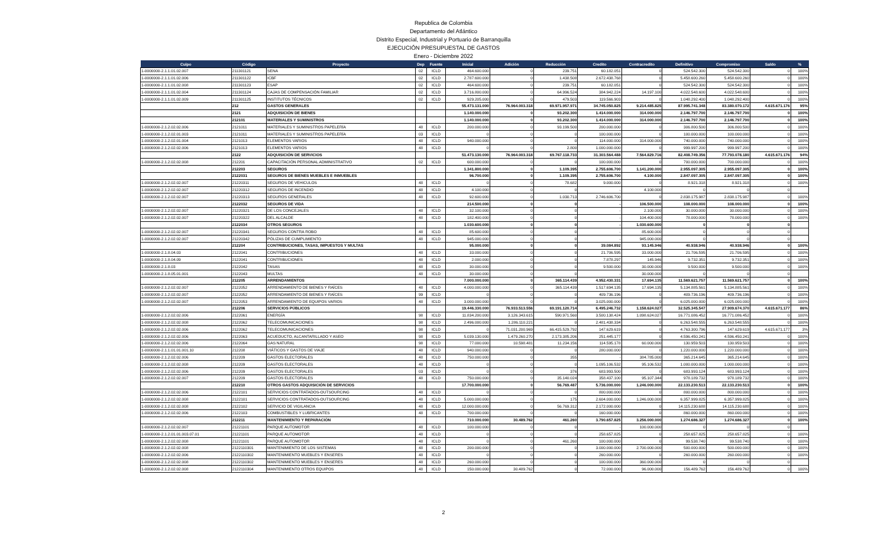Republica de Colombia
Departamento del Atlántico
Distrito Especial, Industrial y Portuario de Barranquilla
EJECUCIÓN PRESUPUESTAL DE GASTOS
Enero - Diciembre 2022
| Cuipo | Código | Proyecto | Dep | Fuente | Inicial | Adición | Reducción | Credito | Contracredito | Definitivo | Compromiso | Saldo | % |
| --- | --- | --- | --- | --- | --- | --- | --- | --- | --- | --- | --- | --- | --- |
| 1-0000000-2.1.1.01.02.007 | 211301121 | SENA | 02 | ICLD | 464.600.000 | 0 | 239.751 | 60.182.051 | 0 | 524.542.300 | 524.542.300 | 0 | 100% |
| 1-0000000-2.1.1.01.02.006 | 211301122 | ICBF | 02 | ICLD | 2.787.600.000 | 0 | 1.438.508 | 2.672.438.768 | 0 | 5.458.600.260 | 5.458.600.260 | 0 | 100% |
| 1-0000000-2.1.1.01.02.008 | 211301123 | ESAP | 02 | ICLD | 464.600.000 | 0 | 239.751 | 60.182.051 | 0 | 524.542.300 | 524.542.300 | 0 | 100% |
| 1-0000000-2.1.1.01.02.004 | 211301124 | CAJAS DE COMPENSACIÓN FAMILIAR | 02 | ICLD | 3.716.800.000 | 0 | 64.996.524 | 384.942.224 | 14.197.100 | 4.022.548.600 | 4.022.548.600 | 0 | 100% |
| 1-0000000-2.1.1.01.02.009 | 211301125 | INSTITUTOS TÉCNICOS | 02 | ICLD | 929.205.000 | 0 | 479.503 | 119.566.903 | 0 | 1.048.292.400 | 1.048.292.400 | 0 | 100% |
| | 212 | GASTOS GENERALES | | | 55.473.131.000 | 76.964.003.318 | 69.971.957.971 | 34.745.050.825 | 9.214.485.825 | 87.995.741.348 | 83.380.070.172 | 4.615.671.176 | 95% |
| | 2121 | ADQUISICIÓN DE BIENES | | | 1.140.000.000 | 0 | 93.202.300 | 1.414.000.000 | 314.000.000 | 2.146.797.700 | 2.146.797.700 | 0 | 100% |
| | 212101 | MATERIALES Y SUMINISTROS | | | 1.140.000.000 | 0 | 93.202.300 | 1.414.000.000 | 314.000.000 | 2.146.797.700 | 2.146.797.700 | 0 | 100% |
| 1-0000000-2.1.2.02.02.006 | 2121011 | MATERIALES Y SUMINISTROS PAPELERÍA | 48 | ICLD | 200.000.000 | 0 | 93.199.500 | 200.000.000 | 0 | 306.800.500 | 306.800.500 | 0 | 100% |
| 1-0000000-2.1.2.02.01.003 | 2121011 | MATERIALES Y SUMINISTROS PAPELERÍA | 03 | ICLD | 0 | 0 | 0 | 100.000.000 | 0 | 100.000.000 | 100.000.000 | 0 | 100% |
| 1-0000000-2.1.2.02.01.004 | 2121013 | ELEMENTOS VARIOS | 48 | ICLD | 940.000.000 | 0 | 0 | 114.000.000 | 314.000.000 | 740.000.000 | 740.000.000 | 0 | 100% |
| 1-0000000-2.1.2.02.02.006 | 2121013 | ELEMENTOS VARIOS | 48 | ICLD | 0 | 0 | 2.800 | 1.000.000.000 | 0 | 999.997.200 | 999.997.200 | 0 | 100% |
| | 2122 | ADQUISICIÓN DE SERVICIOS | | | 51.473.130.000 | 76.964.003.318 | 69.767.118.733 | 31.303.564.488 | 7.564.829.716 | 82.408.749.356 | 77.793.078.180 | 4.615.671.176 | 94% |
| 1-0000000-2.1.2.02.02.008 | 212201 | CAPACITACIÓN PERSONAL ADMINISTRATIVO | 02 | ICLD | 600.000.000 | 0 | 0 | 100.000.000 | 0 | 700.000.000 | 700.000.000 | 0 | 100% |
| | 212203 | SEGUROS | | | 1.341.800.000 | 0 | 1.109.395 | 2.755.606.700 | 1.141.200.000 | 2.955.097.305 | 2.955.097.305 | 0 | 100% |
| | 2122031 | SEGUROS DE BIENES MUEBLES E INMUEBLES | | | 96.700.000 | 0 | 1.109.395 | 2.755.606.700 | 4.100.000 | 2.847.097.305 | 2.847.097.305 | 0 | 100% |
| 1-0000000-2.1.2.02.02.007 | 21220311 | SEGUROS DE VEHICULOS | 48 | ICLD | 0 | 0 | 78.682 | 9.000.000 | 0 | 8.921.318 | 8.921.318 | 0 | 100% |
| 1-0000000-2.1.2.02.02.007 | 21220312 | SEGUROS DE INCENDIO | 48 | ICLD | 4.100.000 | 0 | 0 | - | 4.100.000 | 0 | 0 | 0 | |
| 1-0000000-2.1.2.02.02.007 | 21220313 | SEGUROS GENERALES | 48 | ICLD | 92.600.000 | 0 | 1.030.713 | 2.746.606.700 | 0 | 2.838.175.987 | 2.838.175.987 | 0 | 100% |
| | 2122032 | SEGUROS DE VIDA | | | 214.500.000 | 0 | 0 | - | 106.500.000 | 108.000.000 | 108.000.000 | 0 | 100% |
| 1-0000000-2.1.2.02.02.007 | 21220321 | DE LOS CONCEJALES | 48 | ICLD | 32.100.000 | 0 | 0 | - | 2.100.000 | 30.000.000 | 30.000.000 | 0 | 100% |
| 1-0000000-2.1.2.02.02.007 | 21220322 | DEL ALCALDE | 48 | ICLD | 182.400.000 | 0 | 0 | - | 104.400.000 | 78.000.000 | 78.000.000 | 0 | 100% |
| | 2122034 | OTROS SEGUROS | | | 1.030.600.000 | 0 | 0 | - | 1.030.600.000 | 0 | 0 | 0 | |
| 1-0000000-2.1.2.02.02.007 | 21220341 | SEGUROS CONTRA ROBO | 48 | ICLD | 85.600.000 | 0 | 0 | - | 85.600.000 | 0 | 0 | 0 | |
| 1-0000000-2.1.2.02.02.007 | 21220342 | PÓLIZAS DE CUMPLIMIENTO | 48 | ICLD | 945.000.000 | 0 | 0 | - | 945.000.000 | 0 | 0 | 0 | |
| | 212204 | CONTRIBUCIONES, TASAS, IMPUESTOS Y MULTAS | | | 95.000.000 | 0 | 0 | 39.084.892 | 93.145.946 | 40.938.946 | 40.938.946 | 0 | 100% |
| 1-0000000-2.1.8.04.03 | 2122041 | CONTRIBUCIONES | 48 | ICLD | 33.000.000 | 0 | 0 | 21.706.595 | 33.000.000 | 21.706.595 | 21.706.595 | 0 | 100% |
| 1-0000000-2.1.8.04.09 | 2122041 | CONTRIBUCIONES | 48 | ICLD | 2.000.000 | 0 | 0 | 7.878.297 | 145.946 | 9.732.351 | 9.732.351 | 0 | 100% |
| 1-0000000-2.1.8.03 | 2122042 | TASAS | 48 | ICLD | 30.000.000 | 0 | 0 | 9.500.000 | 30.000.000 | 9.500.000 | 9.500.000 | 0 | 100% |
| 1-0000000-2.1.8.05.01.001 | 2122043 | MULTAS | 48 | ICLD | 30.000.000 | 0 | 0 | - | 30.000.000 | 0 | 0 | 0 | |
| | 212205 | ARRENDAMIENTOS | | | 7.000.000.000 | 0 | 365.114.439 | 4.952.430.331 | 17.694.135 | 11.569.621.757 | 11.569.621.757 | 0 | 100% |
| 1-0000000-2.1.2.02.02.007 | 2122052 | ARRENDAMIENTO DE BIENES Y RAÍCES | 48 | ICLD | 4.000.000.000 | 0 | 365.114.439 | 1.517.694.135 | 17.694.135 | 5.134.885.561 | 5.134.885.561 | 0 | 100% |
| 1-0000000-2.1.2.02.02.007 | 2122052 | ARRENDAMIENTO DE BIENES Y RAÍCES | 99 | ICLD | 0 | 0 | 0 | 409.736.196 | 0 | 409.736.196 | 409.736.196 | 0 | 100% |
| 1-0000000-2.1.2.02.02.007 | 2122053 | ARRENDAMIENTO DE EQUIPOS VARIOS | 48 | ICLD | 3.000.000.000 | 0 | 0 | 3.025.000.000 | 0 | 6.025.000.000 | 6.025.000.000 | 0 | 100% |
| | 212206 | SERVICIOS PÚBLICOS | | | 19.446.330.000 | 76.933.513.556 | 69.191.120.714 | 6.495.246.732 | 1.158.624.027 | 32.525.345.547 | 27.909.674.370 | 4.615.671.177 | 86% |
| 1-0000000-2.1.2.02.02.006 | 2122061 | ENERGÍA | 98 | ICLD | 11.834.200.000 | 3.126.343.615 | 590.971.560 | 3.500.138.424 | 1.098.624.027 | 16.771.086.452 | 16.771.086.452 | 0 | 100% |
| 1-0000000-2.1.2.02.02.008 | 2122062 | TELECOMUNICACIONES | 98 | ICLD | 2.496.000.000 | 1.286.110.221 | 0 | 2.481.438.334 | 0 | 6.263.548.555 | 6.263.548.555 | 0 | 100% |
| 1-0000000-2.1.2.02.02.006 | 2122062 | TELECOMUNICACIONES | 98 | ICLD | 0 | 71.031.200.969 | 66.415.529.792 | 147.629.619 | 0 | 4.763.300.796 | 147.629.619 | 4.615.671.177 | 3% |
| 1-0000000-2.1.2.02.02.006 | 2122063 | ACUEDUCTO, ALCANTARILLADO Y ASEO | 98 | ICLD | 5.039.130.000 | 1.479.260.270 | 2.173.385.206 | 251.445.177 | 0 | 4.596.450.241 | 4.596.450.241 | 0 | 100% |
| 1-0000000-2.1.2.02.02.006 | 2122064 | GAS NATURAL | 98 | ICLD | 77.000.000 | 10.598.481 | 11.234.156 | 114.595.178 | 60.000.000 | 130.959.503 | 130.959.503 | 0 | 100% |
| 1-0000000-2.1.1.01.01.001.10 | 212208 | VIÁTICOS Y GASTOS DE VIAJE | 48 | ICLD | 940.000.000 | 0 | 0 | 280.000.000 | 0 | 1.220.000.000 | 1.220.000.000 | 0 | 100% |
| 1-0000000-2.1.2.02.02.006 | 212209 | GASTOS ELECTORALES | 48 | ICLD | 750.000.000 | 0 | 355 | - | 384.785.000 | 365.214.645 | 365.214.645 | 0 | 100% |
| 1-0000000-2.1.2.02.02.008 | 212209 | GASTOS ELECTORALES | 48 | ICLD | 0 | 0 | 0 | 1.095.106.532 | 95.106.532 | 1.000.000.000 | 1.000.000.000 | 0 | 100% |
| 1-0000000-2.1.2.02.02.006 | 212209 | GASTOS ELECTORALES | 03 | ICLD | 0 | 0 | 376 | 683.993.500 | 0 | 683.993.124 | 683.993.124 | 0 | 100% |
| 1-0000000-2.1.2.02.02.007 | 212209 | GASTOS ELECTORALES | 48 | ICLD | 750.000.000 | 0 | 35.140.024 | 358.437.100 | 95.107.344 | 978.189.732 | 978.189.732 | 0 | 100% |
| | 212210 | OTROS GASTOS ADQUISICIÓN DE SERVICIOS | | | 17.700.000.000 | 0 | 56.769.487 | 5.736.000.000 | 1.246.000.000 | 22.133.230.513 | 22.133.230.513 | 0 | 100% |
| 1-0000000-2.1.2.02.02.006 | 2122101 | SERVICIOS CONTRATADOS-OUTSOURCING | 48 | ICLD | 0 | 0 | 0 | 800.000.000 | 0 | 800.000.000 | 800.000.000 | 0 | 100% |
| 1-0000000-2.1.2.02.02.008 | 2122101 | SERVICIOS CONTRATADOS-OUTSOURCING | 48 | ICLD | 5.000.000.000 | 0 | 175 | 2.604.000.000 | 1.246.000.000 | 6.357.999.825 | 6.357.999.825 | 0 | 100% |
| 1-0000000-2.1.2.02.02.008 | 2122102 | SERVICIO DE VIGILANCIA | 48 | ICLD | 12.000.000.000 | 0 | 56.769.312 | 2.172.000.000 | 0 | 14.115.230.688 | 14.115.230.688 | 0 | 100% |
| 1-0000000-2.1.2.02.02.006 | 2122103 | COMBUSTIBLES Y LUBRICANTES | 48 | ICLD | 700.000.000 | 0 | 0 | 160.000.000 | 0 | 860.000.000 | 860.000.000 | 0 | 100% |
| | 212211 | MANTENIMIENTO Y REPARACIÓN | | | 710.000.000 | 30.489.762 | 461.260 | 3.790.657.825 | 3.256.000.000 | 1.274.686.327 | 1.274.686.327 | 0 | 100% |
| 1-0000000-2.1.2.02.02.007 | 21221101 | PARQUE AUTOMOTOR | 48 | ICLD | 100.000.000 | 0 | 0 | - | 100.000.000 | 0 | 0 | 0 | |
| 1-0000000-2.1.2.01.01.003.07.01 | 21221101 | PARQUE AUTOMOTOR | 48 | ICLD | 0 | 0 | 0 | 258.657.825 | 0 | 258.657.825 | 258.657.825 | 0 | 100% |
| 1-0000000-2.1.2.02.02.008 | 21221101 | PARQUE AUTOMOTOR | 48 | ICLD | 0 | 0 | 461.260 | 100.000.000 | 0 | 99.538.740 | 99.538.740 | 0 | 100% |
| 1-0000000-2.1.2.02.02.008 | 2122110301 | MANTENIMIENTO DE LOS SISTEMAS | 48 | ICLD | 200.000.000 | 0 | 0 | 3.000.000.000 | 2.700.000.000 | 500.000.000 | 500.000.000 | 0 | 100% |
| 1-0000000-2.1.2.02.02.006 | 2122110302 | MANTENIMIENTO MUEBLES Y ENSERES | 48 | ICLD | 0 | 0 | 0 | 260.000.000 | 0 | 260.000.000 | 260.000.000 | 0 | 100% |
| 1-0000000-2.1.2.02.02.008 | 2122110302 | MANTENIMIENTO MUEBLES Y ENSERES | 48 | ICLD | 260.000.000 | 0 | 0 | 100.000.000 | 360.000.000 | 0 | 0 | 0 | |
| 1-0000000-2.1.2.02.02.008 | 2122110304 | MANTENIMIENTO OTROS EQUIPOS | 48 | ICLD | 150.000.000 | 30.489.762 | 0 | 72.000.000 | 96.000.000 | 156.489.762 | 156.489.762 | 0 | 100% |
2